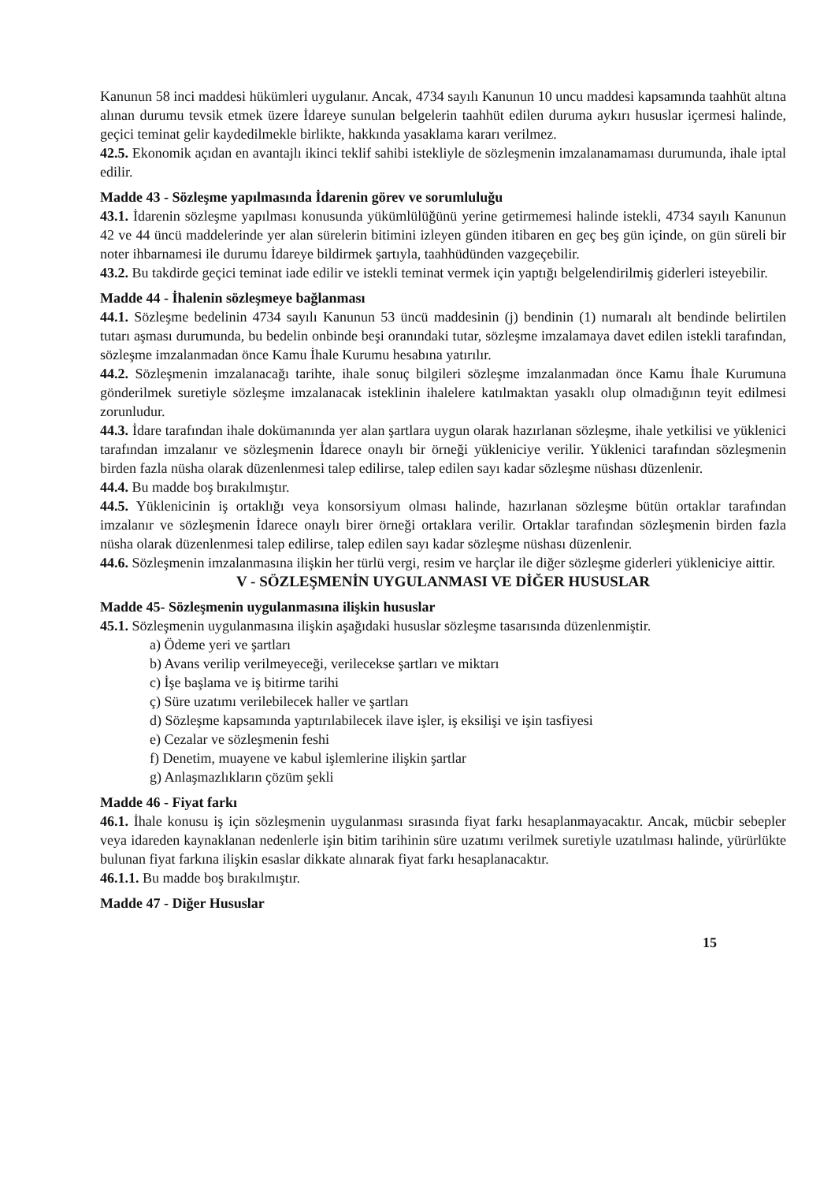Kanunun 58 inci maddesi hükümleri uygulanır. Ancak, 4734 sayılı Kanunun 10 uncu maddesi kapsamında taahhüt altına alınan durumu tevsik etmek üzere İdareye sunulan belgelerin taahhüt edilen duruma aykırı hususlar içermesi halinde, geçici teminat gelir kaydedilmekle birlikte, hakkında yasaklama kararı verilmez.
42.5. Ekonomik açıdan en avantajlı ikinci teklif sahibi istekliyle de sözleşmenin imzalanamaması durumunda, ihale iptal edilir.
Madde 43 - Sözleşme yapılmasında İdarenin görev ve sorumluluğu
43.1. İdarenin sözleşme yapılması konusunda yükümlülüğünü yerine getirmemesi halinde istekli, 4734 sayılı Kanunun 42 ve 44 üncü maddelerinde yer alan sürelerin bitimini izleyen günden itibaren en geç beş gün içinde, on gün süreli bir noter ihbarnamesi ile durumu İdareye bildirmek şartıyla, taahhüdünden vazgeçebilir.
43.2. Bu takdirde geçici teminat iade edilir ve istekli teminat vermek için yaptığı belgelendirilmiş giderleri isteyebilir.
Madde 44 - İhalenin sözleşmeye bağlanması
44.1. Sözleşme bedelinin 4734 sayılı Kanunun 53 üncü maddesinin (j) bendinin (1) numaralı alt bendinde belirtilen tutarı aşması durumunda, bu bedelin onbinde beşi oranındaki tutar, sözleşme imzalamaya davet edilen istekli tarafından, sözleşme imzalanmadan önce Kamu İhale Kurumu hesabına yatırılır.
44.2. Sözleşmenin imzalanacağı tarihte, ihale sonuç bilgileri sözleşme imzalanmadan önce Kamu İhale Kurumuna gönderilmek suretiyle sözleşme imzalanacak isteklinin ihalelere katılmaktan yasaklı olup olmadığının teyit edilmesi zorunludur.
44.3. İdare tarafından ihale dokümanında yer alan şartlara uygun olarak hazırlanan sözleşme, ihale yetkilisi ve yüklenici tarafından imzalanır ve sözleşmenin İdarece onaylı bir örneği yükleniciye verilir. Yüklenici tarafından sözleşmenin birden fazla nüsha olarak düzenlenmesi talep edilirse, talep edilen sayı kadar sözleşme nüshası düzenlenir.
44.4. Bu madde boş bırakılmıştır.
44.5. Yüklenicinin iş ortaklığı veya konsorsiyum olması halinde, hazırlanan sözleşme bütün ortaklar tarafından imzalanır ve sözleşmenin İdarece onaylı birer örneği ortaklara verilir. Ortaklar tarafından sözleşmenin birden fazla nüsha olarak düzenlenmesi talep edilirse, talep edilen sayı kadar sözleşme nüshası düzenlenir.
44.6. Sözleşmenin imzalanmasına ilişkin her türlü vergi, resim ve harçlar ile diğer sözleşme giderleri yükleniciye aittir.
V - SÖZLEŞMENİN UYGULANMASI VE DİĞER HUSUSLAR
Madde 45- Sözleşmenin uygulanmasına ilişkin hususlar
45.1. Sözleşmenin uygulanmasına ilişkin aşağıdaki hususlar sözleşme tasarısında düzenlenmiştir.
a) Ödeme yeri ve şartları
b) Avans verilip verilmeyeceği, verilecekse şartları ve miktarı
c) İşe başlama ve iş bitirme tarihi
ç) Süre uzatımı verilebilecek haller ve şartları
d) Sözleşme kapsamında yaptırılabilecek ilave işler, iş eksilişi ve işin tasfiyesi
e) Cezalar ve sözleşmenin feshi
f) Denetim, muayene ve kabul işlemlerine ilişkin şartlar
g) Anlaşmazlıkların çözüm şekli
Madde 46 - Fiyat farkı
46.1. İhale konusu iş için sözleşmenin uygulanması sırasında fiyat farkı hesaplanmayacaktır. Ancak, mücbir sebepler veya idareden kaynaklanan nedenlerle işin bitim tarihinin süre uzatımı verilmek suretiyle uzatılması halinde, yürürlükte bulunan fiyat farkına ilişkin esaslar dikkate alınarak fiyat farkı hesaplanacaktır.
46.1.1. Bu madde boş bırakılmıştır.
Madde 47 - Diğer Hususlar
15